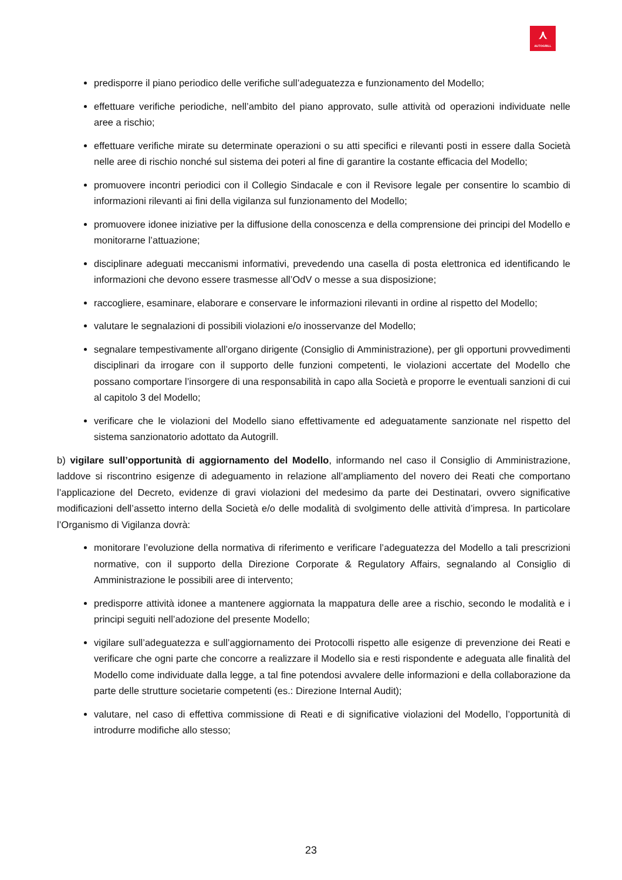⋏
AUTOGRILL
predisporre il piano periodico delle verifiche sull’adeguatezza e funzionamento del Modello;
effettuare verifiche periodiche, nell’ambito del piano approvato, sulle attività od operazioni individuate nelle aree a rischio;
effettuare verifiche mirate su determinate operazioni o su atti specifici e rilevanti posti in essere dalla Società nelle aree di rischio nonché sul sistema dei poteri al fine di garantire la costante efficacia del Modello;
promuovere incontri periodici con il Collegio Sindacale e con il Revisore legale per consentire lo scambio di informazioni rilevanti ai fini della vigilanza sul funzionamento del Modello;
promuovere idonee iniziative per la diffusione della conoscenza e della comprensione dei principi del Modello e monitorarne l’attuazione;
disciplinare adeguati meccanismi informativi, prevedendo una casella di posta elettronica ed identificando le informazioni che devono essere trasmesse all’OdV o messe a sua disposizione;
raccogliere, esaminare, elaborare e conservare le informazioni rilevanti in ordine al rispetto del Modello;
valutare le segnalazioni di possibili violazioni e/o inosservanze del Modello;
segnalare tempestivamente all’organo dirigente (Consiglio di Amministrazione), per gli opportuni provvedimenti disciplinari da irrogare con il supporto delle funzioni competenti, le violazioni accertate del Modello che possano comportare l’insorgere di una responsabilità in capo alla Società e proporre le eventuali sanzioni di cui al capitolo 3 del Modello;
verificare che le violazioni del Modello siano effettivamente ed adeguatamente sanzionate nel rispetto del sistema sanzionatorio adottato da Autogrill.
b) vigilare sull’opportunità di aggiornamento del Modello, informando nel caso il Consiglio di Amministrazione, laddove si riscontrino esigenze di adeguamento in relazione all’ampliamento del novero dei Reati che comportano l’applicazione del Decreto, evidenze di gravi violazioni del medesimo da parte dei Destinatari, ovvero significative modificazioni dell’assetto interno della Società e/o delle modalità di svolgimento delle attività d’impresa. In particolare l’Organismo di Vigilanza dovrà:
monitorare l’evoluzione della normativa di riferimento e verificare l’adeguatezza del Modello a tali prescrizioni normative, con il supporto della Direzione Corporate & Regulatory Affairs, segnalando al Consiglio di Amministrazione le possibili aree di intervento;
predisporre attività idonee a mantenere aggiornata la mappatura delle aree a rischio, secondo le modalità e i principi seguiti nell’adozione del presente Modello;
vigilare sull’adeguatezza e sull’aggiornamento dei Protocolli rispetto alle esigenze di prevenzione dei Reati e verificare che ogni parte che concorre a realizzare il Modello sia e resti rispondente e adeguata alle finalità del Modello come individuate dalla legge, a tal fine potendosi avvalere delle informazioni e della collaborazione da parte delle strutture societarie competenti (es.: Direzione Internal Audit);
valutare, nel caso di effettiva commissione di Reati e di significative violazioni del Modello, l’opportunità di introdurre modifiche allo stesso;
23